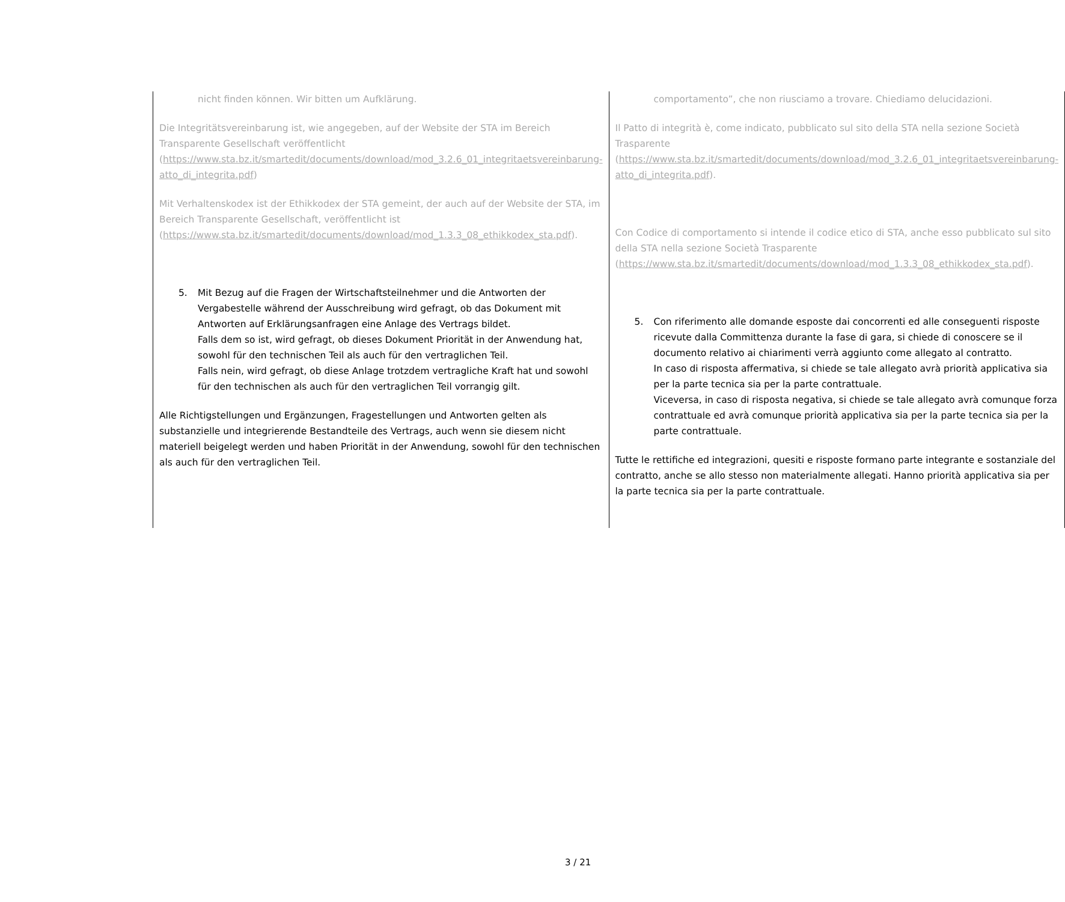| nicht finden können. Wir bitten um Aufklärung. Die Integritätsvereinbarung ist, wie angegeben, auf der Website der STA im Bereich Transparente Gesellschaft veröffentlicht ( https://www.sta.bz.it/smartedit/documents/download/mod_3.2.6_01_integritaetsvereinbarung-atto_di_integrita.pdf ) Mit Verhaltenskodex ist der Ethikkodex der STA gemeint, der auch auf der Website der STA, im Bereich Transparente Gesellschaft, veröffentlicht ist ( https://www.sta.bz.it/smartedit/documents/download/mod_1.3.3_08_ethikkodex_sta.pdf ). 5. Mit Bezug auf die Fragen der Wirtschaftsteilnehmer und die Antworten der Vergabestelle während der Ausschreibung wird gefragt, ob das Dokument mit Antworten auf Erklärungsanfragen eine Anlage des Vertrags bildet. Falls dem so ist, wird gefragt, ob dieses Dokument Priorität in der Anwendung hat, sowohl für den technischen Teil als auch für den vertraglichen Teil. Falls nein, wird gefragt, ob diese Anlage trotzdem vertragliche Kraft hat und sowohl für den technischen als auch für den vertraglichen Teil vorrangig gilt. Alle Richtigstellungen und Ergänzungen, Fragestellungen und Antworten gelten als substanzielle und integrierende Bestandteile des Vertrags, auch wenn sie diesem nicht materiell beigelegt werden und haben Priorität in der Anwendung, sowohl für den technischen als auch für den vertraglichen Teil. | comportamento”, che non riusciamo a trovare. Chiediamo delucidazioni. Il Patto di integrità è, come indicato, pubblicato sul sito della STA nella sezione Società Trasparente ( https://www.sta.bz.it/smartedit/documents/download/mod_3.2.6_01_integritaetsvereinbarung-atto_di_integrita.pdf ). Con Codice di comportamento si intende il codice etico di STA, anche esso pubblicato sul sito della STA nella sezione Società Trasparente ( https://www.sta.bz.it/smartedit/documents/download/mod_1.3.3_08_ethikkodex_sta.pdf ). 5. Con riferimento alle domande esposte dai concorrenti ed alle conseguenti risposte ricevute dalla Committenza durante la fase di gara, si chiede di conoscere se il documento relativo ai chiarimenti verrà aggiunto come allegato al contratto. In caso di risposta affermativa, si chiede se tale allegato avrà priorità applicativa sia per la parte tecnica sia per la parte contrattuale. Viceversa, in caso di risposta negativa, si chiede se tale allegato avrà comunque forza contrattuale ed avrà comunque priorità applicativa sia per la parte tecnica sia per la parte contrattuale. Tutte le rettifiche ed integrazioni, quesiti e risposte formano parte integrante e sostanziale del contratto, anche se allo stesso non materialmente allegati. Hanno priorità applicativa sia per la parte tecnica sia per la parte contrattuale. |
3 / 21